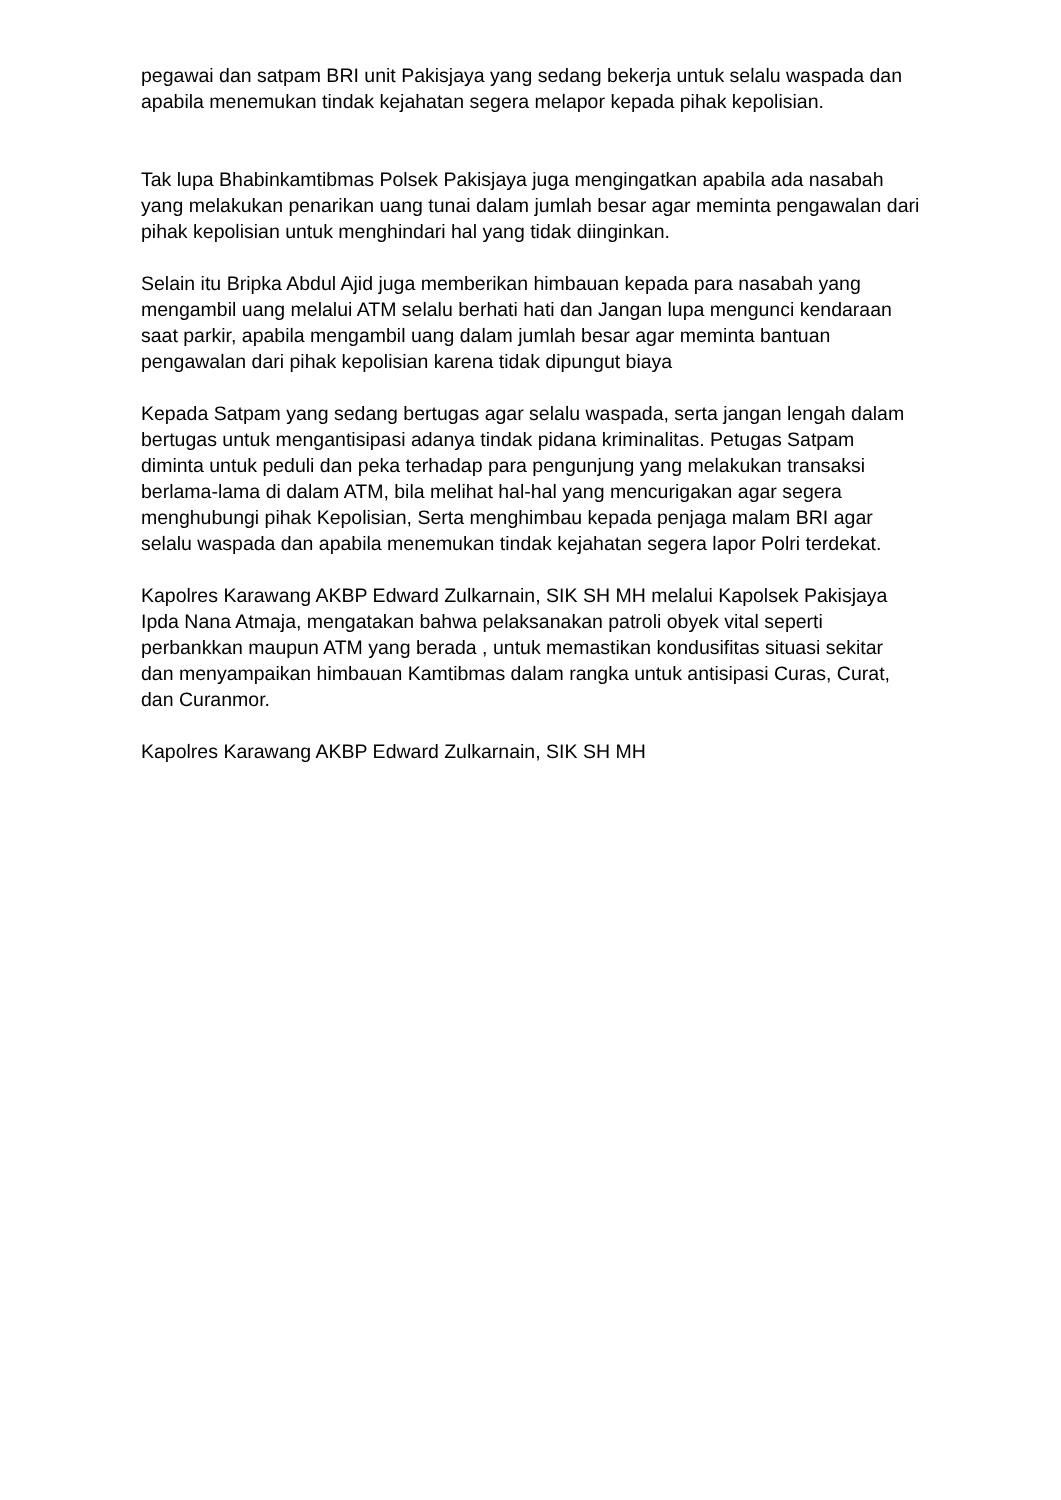pegawai dan satpam BRI unit Pakisjaya yang sedang bekerja untuk selalu waspada dan apabila menemukan tindak kejahatan segera melapor kepada pihak kepolisian.
Tak lupa Bhabinkamtibmas Polsek Pakisjaya juga mengingatkan apabila ada nasabah yang melakukan penarikan uang tunai dalam jumlah besar agar meminta pengawalan dari pihak kepolisian untuk menghindari hal yang tidak diinginkan.
Selain itu Bripka Abdul Ajid juga memberikan himbauan kepada para nasabah yang mengambil uang melalui ATM selalu berhati hati dan Jangan lupa mengunci kendaraan saat parkir, apabila mengambil uang dalam jumlah besar agar meminta bantuan pengawalan dari pihak kepolisian karena tidak dipungut biaya
Kepada Satpam yang sedang bertugas agar selalu waspada, serta jangan lengah dalam bertugas untuk mengantisipasi adanya tindak pidana kriminalitas. Petugas Satpam diminta untuk peduli dan peka terhadap para pengunjung yang melakukan transaksi berlama-lama di dalam ATM, bila melihat hal-hal yang mencurigakan agar segera menghubungi pihak Kepolisian, Serta menghimbau kepada penjaga malam BRI agar selalu waspada dan apabila menemukan tindak kejahatan segera lapor Polri terdekat.
Kapolres Karawang AKBP Edward Zulkarnain, SIK SH MH melalui Kapolsek Pakisjaya Ipda Nana Atmaja, mengatakan bahwa pelaksanakan patroli obyek vital seperti perbankkan maupun ATM yang berada , untuk memastikan kondusifitas situasi sekitar dan menyampaikan himbauan Kamtibmas dalam rangka untuk antisipasi Curas, Curat, dan Curanmor.
Kapolres Karawang AKBP Edward Zulkarnain, SIK SH MH